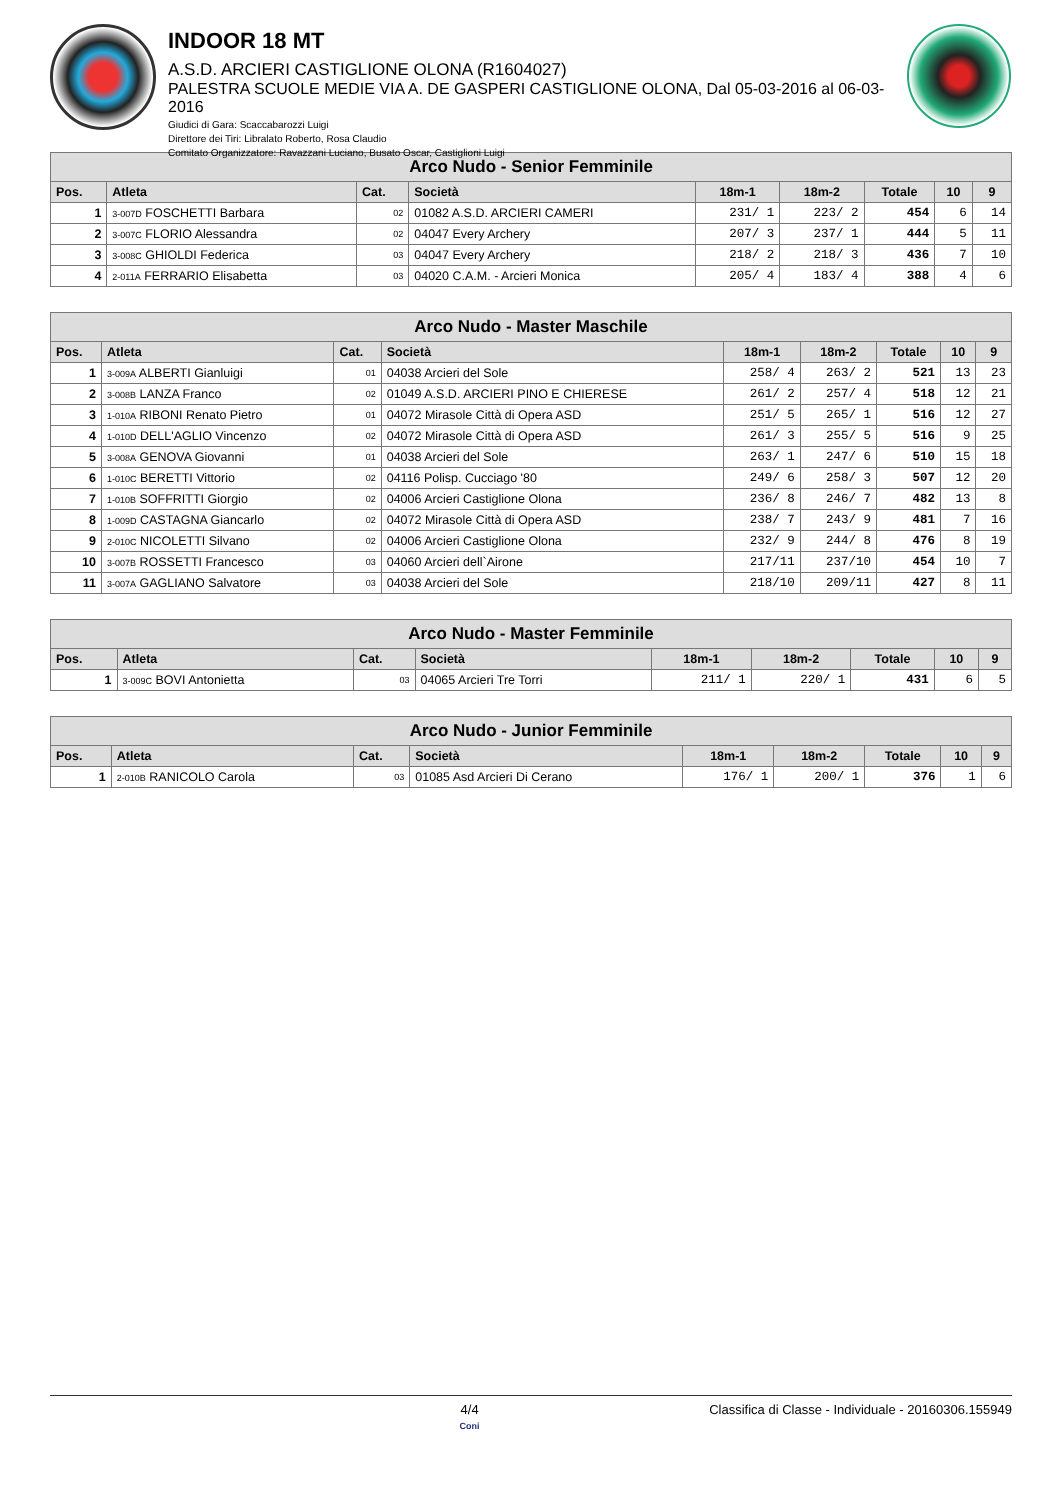INDOOR 18 MT
A.S.D. ARCIERI CASTIGLIONE OLONA (R1604027)
PALESTRA SCUOLE MEDIE VIA A. DE GASPERI CASTIGLIONE OLONA, Dal 05-03-2016 al 06-03-2016
Giudici di Gara: Scaccabarozzi Luigi
Direttore dei Tiri: Libralato Roberto, Rosa Claudio
Comitato Organizzatore: Ravazzani Luciano, Busato Oscar, Castiglioni Luigi
| Arco Nudo - Senior Femminile | | | | | | | | |
| --- | --- | --- | --- | --- | --- | --- | --- | --- |
| Pos. | Atleta | Cat. | Società | 18m-1 | 18m-2 | Totale | 10 | 9 |
| 1 | 3-007D FOSCHETTI Barbara | 02 | 01082 A.S.D. ARCIERI CAMERI | 231/ 1 | 223/ 2 | 454 | 6 | 14 |
| 2 | 3-007C FLORIO Alessandra | 02 | 04047 Every Archery | 207/ 3 | 237/ 1 | 444 | 5 | 11 |
| 3 | 3-008C GHIOLDI Federica | 03 | 04047 Every Archery | 218/ 2 | 218/ 3 | 436 | 7 | 10 |
| 4 | 2-011A FERRARIO Elisabetta | 03 | 04020 C.A.M. - Arcieri Monica | 205/ 4 | 183/ 4 | 388 | 4 | 6 |
| Arco Nudo - Master Maschile | | | | | | | | |
| --- | --- | --- | --- | --- | --- | --- | --- | --- |
| Pos. | Atleta | Cat. | Società | 18m-1 | 18m-2 | Totale | 10 | 9 |
| 1 | 3-009A ALBERTI Gianluigi | 01 | 04038 Arcieri del Sole | 258/ 4 | 263/ 2 | 521 | 13 | 23 |
| 2 | 3-008B LANZA Franco | 02 | 01049 A.S.D. ARCIERI PINO E CHIERESE | 261/ 2 | 257/ 4 | 518 | 12 | 21 |
| 3 | 1-010A RIBONI Renato Pietro | 01 | 04072 Mirasole Città di Opera ASD | 251/ 5 | 265/ 1 | 516 | 12 | 27 |
| 4 | 1-010D DELL'AGLIO Vincenzo | 02 | 04072 Mirasole Città di Opera ASD | 261/ 3 | 255/ 5 | 516 | 9 | 25 |
| 5 | 3-008A GENOVA Giovanni | 01 | 04038 Arcieri del Sole | 263/ 1 | 247/ 6 | 510 | 15 | 18 |
| 6 | 1-010C BERETTI Vittorio | 02 | 04116 Polisp. Cucciago '80 | 249/ 6 | 258/ 3 | 507 | 12 | 20 |
| 7 | 1-010B SOFFRITTI Giorgio | 02 | 04006 Arcieri Castiglione Olona | 236/ 8 | 246/ 7 | 482 | 13 | 8 |
| 8 | 1-009D CASTAGNA Giancarlo | 02 | 04072 Mirasole Città di Opera ASD | 238/ 7 | 243/ 9 | 481 | 7 | 16 |
| 9 | 2-010C NICOLETTI Silvano | 02 | 04006 Arcieri Castiglione Olona | 232/ 9 | 244/ 8 | 476 | 8 | 19 |
| 10 | 3-007B ROSSETTI Francesco | 03 | 04060 Arcieri dell`Airone | 217/11 | 237/10 | 454 | 10 | 7 |
| 11 | 3-007A GAGLIANO Salvatore | 03 | 04038 Arcieri del Sole | 218/10 | 209/11 | 427 | 8 | 11 |
| Arco Nudo - Master Femminile | | | | | | | | |
| --- | --- | --- | --- | --- | --- | --- | --- | --- |
| Pos. | Atleta | Cat. | Società | 18m-1 | 18m-2 | Totale | 10 | 9 |
| 1 | 3-009C BOVI Antonietta | 03 | 04065 Arcieri Tre Torri | 211/ 1 | 220/ 1 | 431 | 6 | 5 |
| Arco Nudo - Junior Femminile | | | | | | | | |
| --- | --- | --- | --- | --- | --- | --- | --- | --- |
| Pos. | Atleta | Cat. | Società | 18m-1 | 18m-2 | Totale | 10 | 9 |
| 1 | 2-010B RANICOLO Carola | 03 | 01085 Asd Arcieri Di Cerano | 176/ 1 | 200/ 1 | 376 | 1 | 6 |
4/4
Coni
Classifica di Classe - Individuale - 20160306.155949